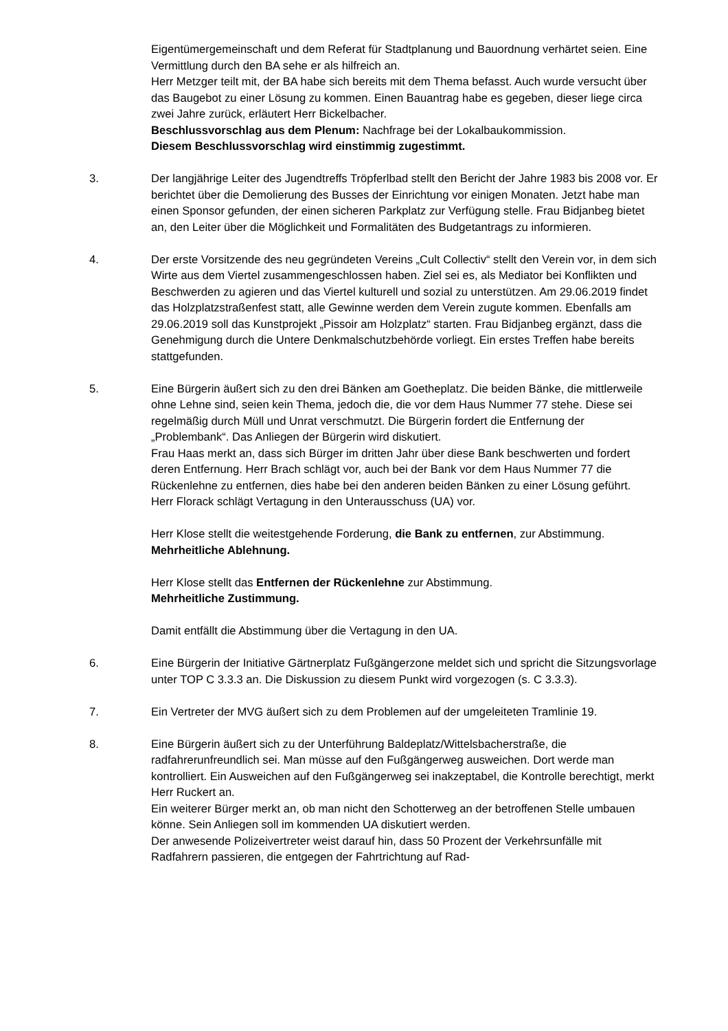Eigentümergemeinschaft und dem Referat für Stadtplanung und Bauordnung verhärtet seien. Eine Vermittlung durch den BA sehe er als hilfreich an.
Herr Metzger teilt mit, der BA habe sich bereits mit dem Thema befasst. Auch wurde versucht über das Baugebot zu einer Lösung zu kommen. Einen Bauantrag habe es gegeben, dieser liege circa zwei Jahre zurück, erläutert Herr Bickelbacher.
Beschlussvorschlag aus dem Plenum: Nachfrage bei der Lokalbaukommission.
Diesem Beschlussvorschlag wird einstimmig zugestimmt.
3. Der langjährige Leiter des Jugendtreffs Tröpferlbad stellt den Bericht der Jahre 1983 bis 2008 vor. Er berichtet über die Demolierung des Busses der Einrichtung vor einigen Monaten. Jetzt habe man einen Sponsor gefunden, der einen sicheren Parkplatz zur Verfügung stelle. Frau Bidjanbeg bietet an, den Leiter über die Möglichkeit und Formalitäten des Budgetantrags zu informieren.
4. Der erste Vorsitzende des neu gegründeten Vereins „Cult Collectiv“ stellt den Verein vor, in dem sich Wirte aus dem Viertel zusammengeschlossen haben. Ziel sei es, als Mediator bei Konflikten und Beschwerden zu agieren und das Viertel kulturell und sozial zu unterstützen. Am 29.06.2019 findet das Holzplatzstraßenfest statt, alle Gewinne werden dem Verein zugute kommen. Ebenfalls am 29.06.2019 soll das Kunstprojekt „Pissoir am Holzplatz“ starten. Frau Bidjanbeg ergänzt, dass die Genehmigung durch die Untere Denkmalschutzbehörde vorliegt. Ein erstes Treffen habe bereits stattgefunden.
5. Eine Bürgerin äußert sich zu den drei Bänken am Goetheplatz. Die beiden Bänke, die mittlerweile ohne Lehne sind, seien kein Thema, jedoch die, die vor dem Haus Nummer 77 stehe. Diese sei regelmäßig durch Müll und Unrat verschmutzt. Die Bürgerin fordert die Entfernung der „Problembank“. Das Anliegen der Bürgerin wird diskutiert.
Frau Haas merkt an, dass sich Bürger im dritten Jahr über diese Bank beschwerten und fordert deren Entfernung. Herr Brach schlägt vor, auch bei der Bank vor dem Haus Nummer 77 die Rückenlehne zu entfernen, dies habe bei den anderen beiden Bänken zu einer Lösung geführt.
Herr Florack schlägt Vertagung in den Unterausschuss (UA) vor.
Herr Klose stellt die weitestgehende Forderung, die Bank zu entfernen, zur Abstimmung.
Mehrheitliche Ablehnung.
Herr Klose stellt das Entfernen der Rückenlehne zur Abstimmung.
Mehrheitliche Zustimmung.
Damit entfällt die Abstimmung über die Vertagung in den UA.
6. Eine Bürgerin der Initiative Gärtnerplatz Fußgängerzone meldet sich und spricht die Sitzungsvorlage unter TOP C 3.3.3 an. Die Diskussion zu diesem Punkt wird vorgezogen (s. C 3.3.3).
7. Ein Vertreter der MVG äußert sich zu dem Problemen auf der umgeleiteten Tramlinie 19.
8. Eine Bürgerin äußert sich zu der Unterführung Baldeplatz/Wittelsbacherstraße, die radfahrerunfreundlich sei. Man müsse auf den Fußgängerweg ausweichen. Dort werde man kontrolliert. Ein Ausweichen auf den Fußgängerweg sei inakzeptabel, die Kontrolle berechtigt, merkt Herr Ruckert an.
Ein weiterer Bürger merkt an, ob man nicht den Schotterweg an der betroffenen Stelle umbauen könne. Sein Anliegen soll im kommenden UA diskutiert werden.
Der anwesende Polizeivertreter weist darauf hin, dass 50 Prozent der Verkehrsunfälle mit Radfahrern passieren, die entgegen der Fahrtrichtung auf Rad-